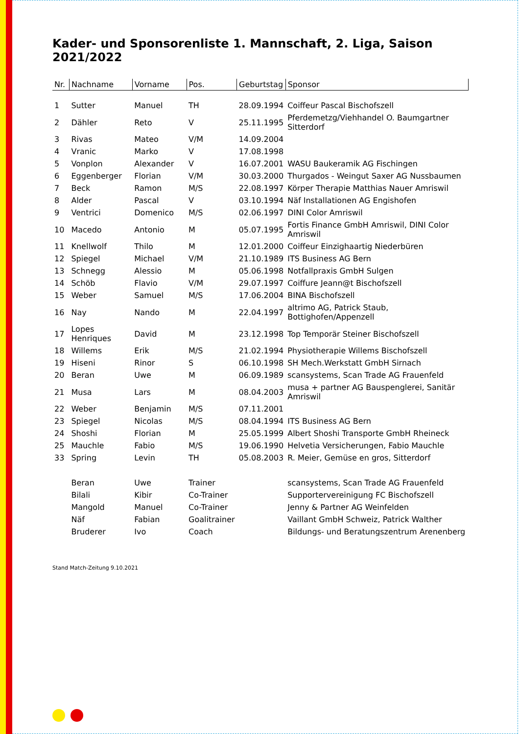Kader- und Sponsorenliste 1. Mannschaft, 2. Liga, Saison 2021/2022
| Nr. | Nachname | Vorname | Pos. | Geburtstag | Sponsor |
| --- | --- | --- | --- | --- | --- |
| 1 | Sutter | Manuel | TH | 28.09.1994 | Coiffeur Pascal Bischofszell |
| 2 | Dähler | Reto | V | 25.11.1995 | Pferdemetzg/Viehhandel O. Baumgartner Sitterdorf |
| 3 | Rivas | Mateo | V/M | 14.09.2004 | |
| 4 | Vranic | Marko | V | 17.08.1998 | |
| 5 | Vonplon | Alexander | V | 16.07.2001 | WASU Baukeramik AG Fischingen |
| 6 | Eggenberger | Florian | V/M | 30.03.2000 | Thurgados - Weingut Saxer AG Nussbaumen |
| 7 | Beck | Ramon | M/S | 22.08.1997 | Körper Therapie Matthias Nauer Amriswil |
| 8 | Alder | Pascal | V | 03.10.1994 | Näf Installationen AG Engishofen |
| 9 | Ventrici | Domenico | M/S | 02.06.1997 | DINI Color Amriswil |
| 10 | Macedo | Antonio | M | 05.07.1995 | Fortis Finance GmbH Amriswil, DINI Color Amriswil |
| 11 | Knellwolf | Thilo | M | 12.01.2000 | Coiffeur Einzighaartig Niederbüren |
| 12 | Spiegel | Michael | V/M | 21.10.1989 | ITS Business AG Bern |
| 13 | Schnegg | Alessio | M | 05.06.1998 | Notfallpraxis GmbH Sulgen |
| 14 | Schöb | Flavio | V/M | 29.07.1997 | Coiffure Jeann@t Bischofszell |
| 15 | Weber | Samuel | M/S | 17.06.2004 | BINA Bischofszell |
| 16 | Nay | Nando | M | 22.04.1997 | altrimo AG, Patrick Staub, Bottighofen/Appenzell |
| 17 | Lopes Henriques | David | M | 23.12.1998 | Top Temporär Steiner Bischofszell |
| 18 | Willems | Erik | M/S | 21.02.1994 | Physiotherapie Willems Bischofszell |
| 19 | Hiseni | Rinor | S | 06.10.1998 | SH Mech.Werkstatt GmbH Sirnach |
| 20 | Beran | Uwe | M | 06.09.1989 | scansystems, Scan Trade AG Frauenfeld |
| 21 | Musa | Lars | M | 08.04.2003 | musa + partner AG Bauspenglerei, Sanitär Amriswil |
| 22 | Weber | Benjamin | M/S | 07.11.2001 | |
| 23 | Spiegel | Nicolas | M/S | 08.04.1994 | ITS Business AG Bern |
| 24 | Shoshi | Florian | M | 25.05.1999 | Albert Shoshi Transporte GmbH Rheineck |
| 25 | Mauchle | Fabio | M/S | 19.06.1990 | Helvetia Versicherungen, Fabio Mauchle |
| 33 | Spring | Levin | TH | 05.08.2003 | R. Meier, Gemüse en gros, Sitterdorf |
| | Beran | Uwe | Trainer | | scansystems, Scan Trade AG Frauenfeld |
| | Bilali | Kibir | Co-Trainer | | Supportervereinigung FC Bischofszell |
| | Mangold | Manuel | Co-Trainer | | Jenny & Partner AG Weinfelden |
| | Näf | Fabian | Goalitrainer | | Vaillant GmbH Schweiz, Patrick Walther |
| | Bruderer | Ivo | Coach | | Bildungs- und Beratungszentrum Arenenberg |
Stand Match-Zeitung 9.10.2021